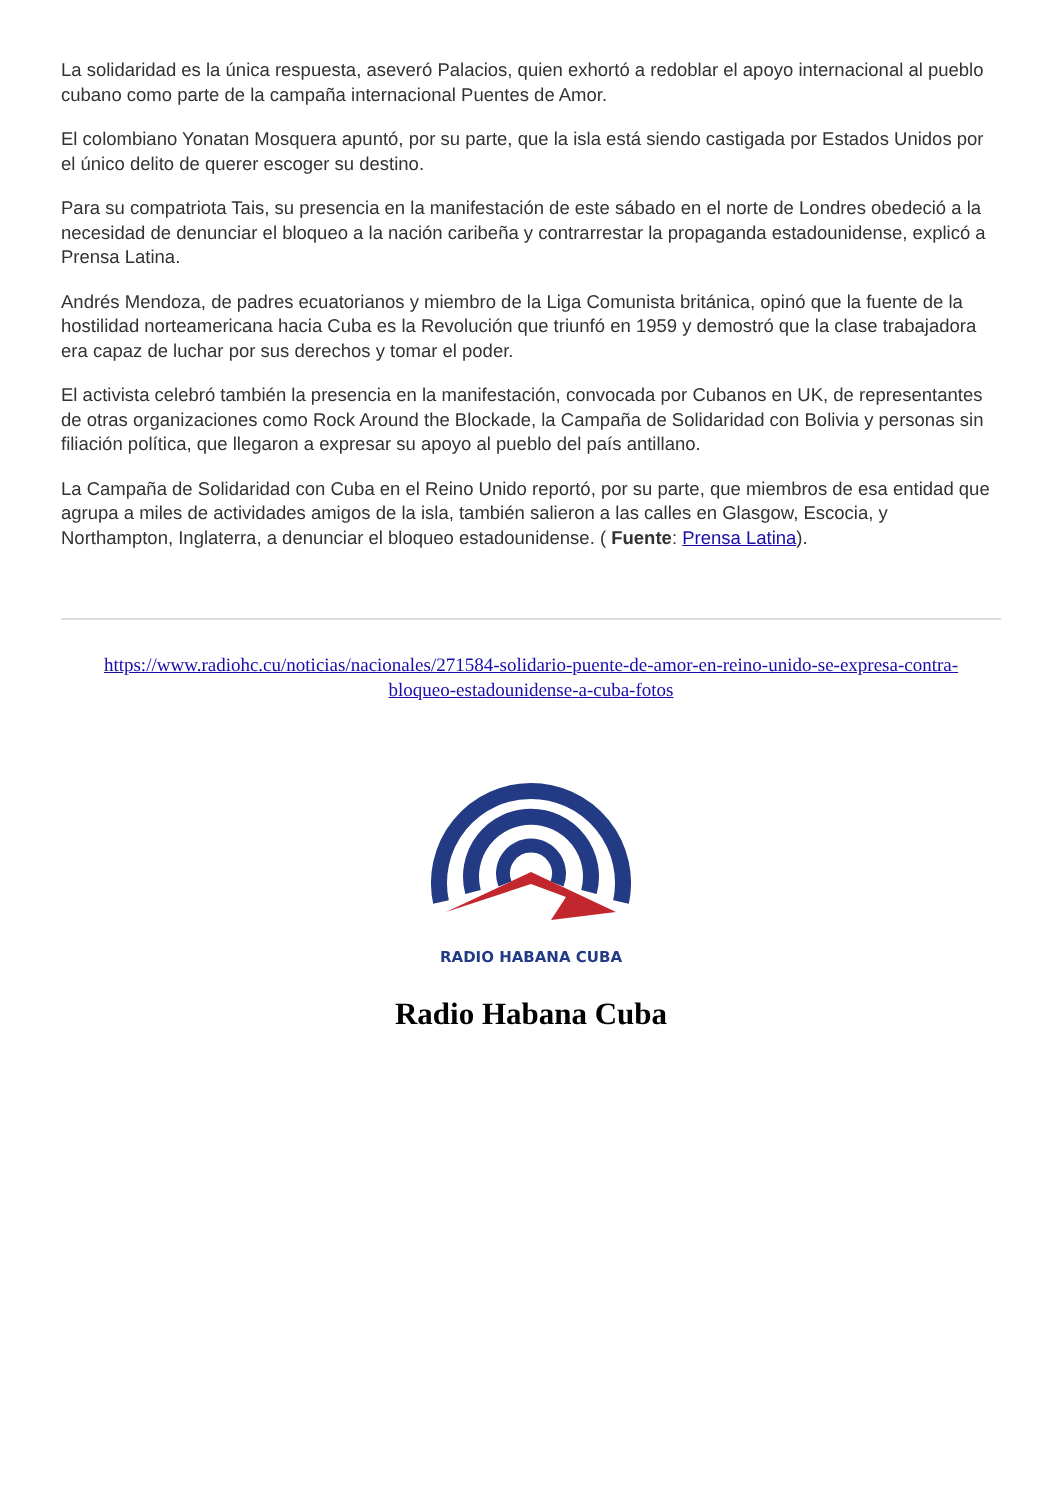La solidaridad es la única respuesta, aseveró Palacios, quien exhortó a redoblar el apoyo internacional al pueblo cubano como parte de la campaña internacional Puentes de Amor.
El colombiano Yonatan Mosquera apuntó, por su parte, que la isla está siendo castigada por Estados Unidos por el único delito de querer escoger su destino.
Para su compatriota Tais, su presencia en la manifestación de este sábado en el norte de Londres obedeció a la necesidad de denunciar el bloqueo a la nación caribeña y contrarrestar la propaganda estadounidense, explicó a Prensa Latina.
Andrés Mendoza, de padres ecuatorianos y miembro de la Liga Comunista británica, opinó que la fuente de la hostilidad norteamericana hacia Cuba es la Revolución que triunfó en 1959 y demostró que la clase trabajadora era capaz de luchar por sus derechos y tomar el poder.
El activista celebró también la presencia en la manifestación, convocada por Cubanos en UK, de representantes de otras organizaciones como Rock Around the Blockade, la Campaña de Solidaridad con Bolivia y personas sin filiación política, que llegaron a expresar su apoyo al pueblo del país antillano.
La Campaña de Solidaridad con Cuba en el Reino Unido reportó, por su parte, que miembros de esa entidad que agrupa a miles de actividades amigos de la isla, también salieron a las calles en Glasgow, Escocia, y Northampton, Inglaterra, a denunciar el bloqueo estadounidense. ( Fuente: Prensa Latina).
https://www.radiohc.cu/noticias/nacionales/271584-solidario-puente-de-amor-en-reino-unido-se-expresa-contra-bloqueo-estadounidense-a-cuba-fotos
RADIO HABANA CUBA
Radio Habana Cuba